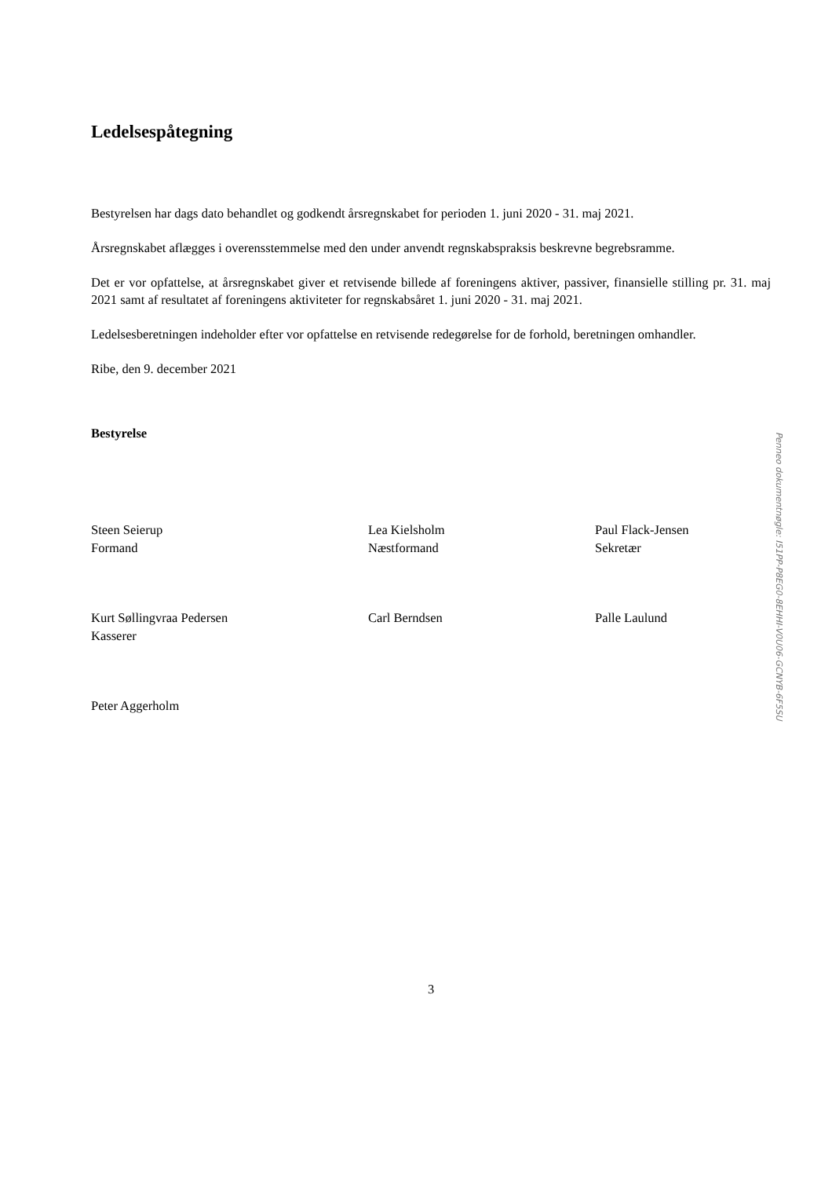Ledelsespåtegning
Bestyrelsen har dags dato behandlet og godkendt årsregnskabet for perioden 1. juni 2020 - 31. maj 2021.
Årsregnskabet aflægges i overensstemmelse med den under anvendt regnskabspraksis beskrevne begrebsramme.
Det er vor opfattelse, at årsregnskabet giver et retvisende billede af foreningens aktiver, passiver, finansielle stilling pr. 31. maj 2021 samt af resultatet af foreningens aktiviteter for regnskabsåret 1. juni 2020 - 31. maj 2021.
Ledelsesberetningen indeholder efter vor opfattelse en retvisende redegørelse for de forhold, beretningen omhandler.
Ribe, den 9. december 2021
Bestyrelse
Steen Seierup
Formand
Lea Kielsholm
Næstformand
Paul Flack-Jensen
Sekretær
Kurt Søllingvraa Pedersen
Kasserer
Carl Berndsen Palle Laulund
Peter Aggerholm
3
Penneo dokumentnøgle: I51PP-P8EG0-8EHHI-V0U06-GCNYB-6F5SU